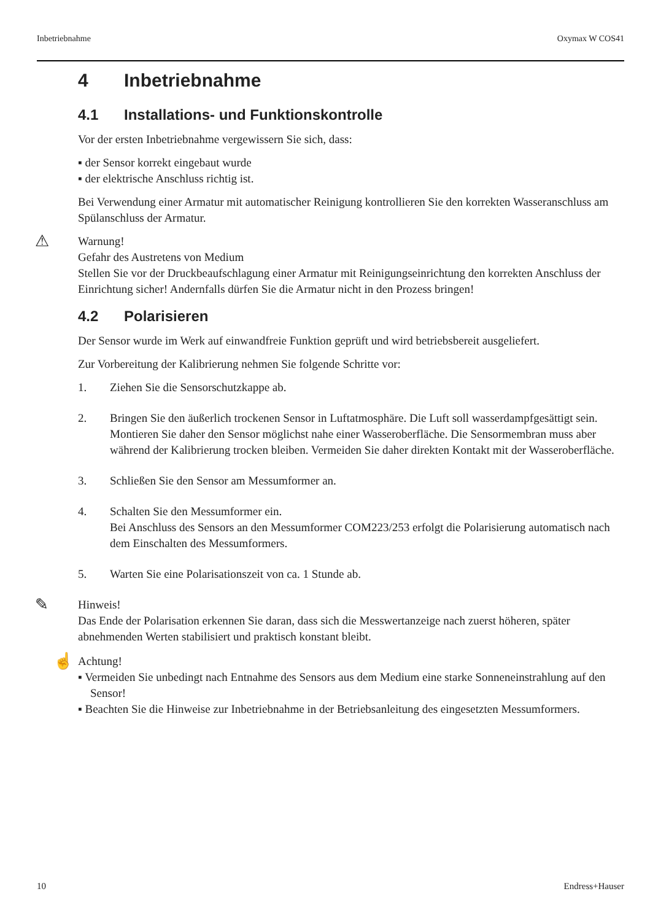Inbetriebnahme Oxymax W COS41
4 Inbetriebnahme
4.1 Installations- und Funktionskontrolle
Vor der ersten Inbetriebnahme vergewissern Sie sich, dass:
▪ der Sensor korrekt eingebaut wurde
▪ der elektrische Anschluss richtig ist.
Bei Verwendung einer Armatur mit automatischer Reinigung kontrollieren Sie den korrekten Wasseranschluss am Spülanschluss der Armatur.
⚠ Warnung!
Gefahr des Austretens von Medium
Stellen Sie vor der Druckbeaufschlagung einer Armatur mit Reinigungseinrichtung den korrekten Anschluss der Einrichtung sicher! Andernfalls dürfen Sie die Armatur nicht in den Prozess bringen!
4.2 Polarisieren
Der Sensor wurde im Werk auf einwandfreie Funktion geprüft und wird betriebsbereit ausgeliefert.
Zur Vorbereitung der Kalibrierung nehmen Sie folgende Schritte vor:
1. Ziehen Sie die Sensorschutzkappe ab.
2. Bringen Sie den äußerlich trockenen Sensor in Luftatmosphäre. Die Luft soll wasserdampfgesättigt sein. Montieren Sie daher den Sensor möglichst nahe einer Wasseroberfläche. Die Sensormembran muss aber während der Kalibrierung trocken bleiben. Vermeiden Sie daher direkten Kontakt mit der Wasseroberfläche.
3. Schließen Sie den Sensor am Messumformer an.
4. Schalten Sie den Messumformer ein.
Bei Anschluss des Sensors an den Messumformer COM223/253 erfolgt die Polarisierung automatisch nach dem Einschalten des Messumformers.
5. Warten Sie eine Polarisationszeit von ca. 1 Stunde ab.
✎ Hinweis!
Das Ende der Polarisation erkennen Sie daran, dass sich die Messwertanzeige nach zuerst höheren, später abnehmenden Werten stabilisiert und praktisch konstant bleibt.
☝ Achtung!
▪ Vermeiden Sie unbedingt nach Entnahme des Sensors aus dem Medium eine starke Sonneneinstrahlung auf den Sensor!
▪ Beachten Sie die Hinweise zur Inbetriebnahme in der Betriebsanleitung des eingesetzten Messumformers.
10 Endress+Hauser